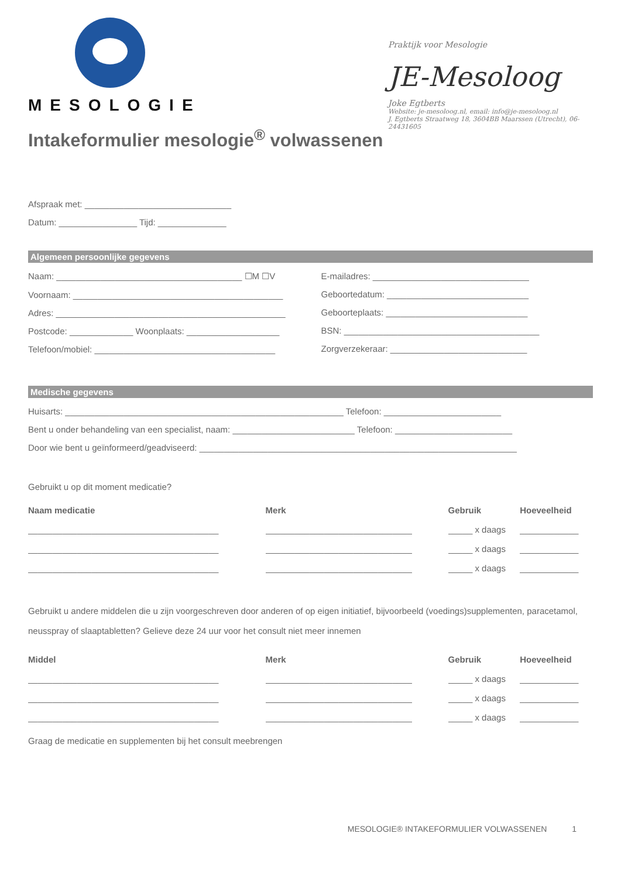MESOLOGIE
Intakeformulier mesologie<sup>®</sup> volwassenen
Praktijk voor Mesologie
JE-Mesoloog
Joke Egtberts
Website: je-mesoloog.nl, email: info@je-mesoloog.nl
J. Egtberts Straatweg 18, 3604BB Maarssen (Utrecht), 06-24431605
Afspraak met: ______________________________
Datum: ________________ Tijd: ______________
Algemeen persoonlijke gegevens
Naam: ______________________________________ ☐M ☐V
Voornaam: ___________________________________________
Adres: _______________________________________________
Postcode: _____________ Woonplaats: ___________________
Telefoon/mobiel: _____________________________________
E-mailadres: ________________________________
Geboortedatum: _____________________________
Geboorteplaats: _____________________________
BSN: ________________________________________
Zorgverzekeraar: ____________________________
Medische gegevens
Huisarts: _________________________________________________________ Telefoon: ________________________
Bent u onder behandeling van een specialist, naam: _________________________ Telefoon: ________________________
Door wie bent u geïnformeerd/geadviseerd: _________________________________________________________________
Gebruikt u op dit moment medicatie?
| Naam medicatie | Merk | Gebruik | Hoeveelheid |
| --- | --- | --- | --- |
| _______________________________________ | ______________________________ | _____ x daags | ____________ |
| _______________________________________ | ______________________________ | _____ x daags | ____________ |
| _______________________________________ | ______________________________ | _____ x daags | ____________ |
Gebruikt u andere middelen die u zijn voorgeschreven door anderen of op eigen initiatief, bijvoorbeeld (voedings)supplementen, paracetamol, neusspray of slaaptabletten? Gelieve deze 24 uur voor het consult niet meer innemen
| Middel | Merk | Gebruik | Hoeveelheid |
| --- | --- | --- | --- |
| _______________________________________ | ______________________________ | _____ x daags | ____________ |
| _______________________________________ | ______________________________ | _____ x daags | ____________ |
| _______________________________________ | ______________________________ | _____ x daags | ____________ |
Graag de medicatie en supplementen bij het consult meebrengen
MESOLOGIE® INTAKEFORMULIER VOLWASSENEN 1